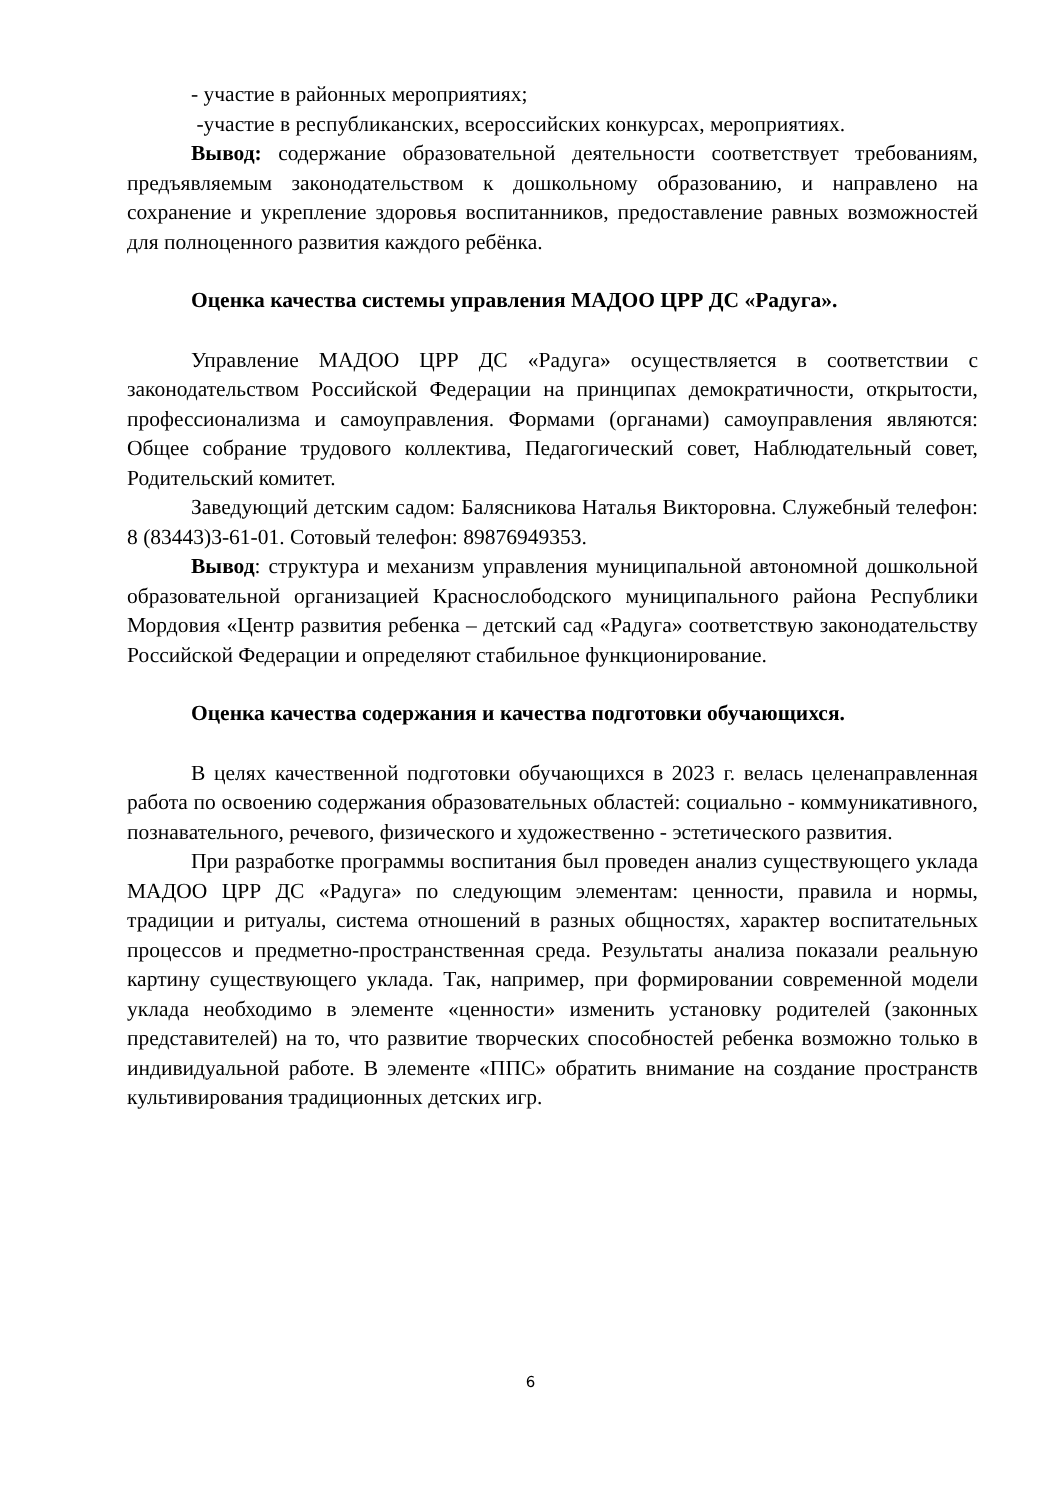- участие в районных мероприятиях;
-участие в республиканских, всероссийских конкурсах, мероприятиях.
Вывод: содержание образовательной деятельности соответствует требованиям, предъявляемым законодательством к дошкольному образованию, и направлено на сохранение и укрепление здоровья воспитанников, предоставление равных возможностей для полноценного развития каждого ребёнка.
Оценка качества системы управления МАДОО ЦРР ДС «Радуга».
Управление МАДОО ЦРР ДС «Радуга» осуществляется в соответствии с законодательством Российской Федерации на принципах демократичности, открытости, профессионализма и самоуправления. Формами (органами) самоуправления являются: Общее собрание трудового коллектива, Педагогический совет, Наблюдательный совет, Родительский комитет.
Заведующий детским садом: Балясникова Наталья Викторовна. Служебный телефон: 8 (83443)3-61-01. Сотовый телефон: 89876949353.
Вывод: структура и механизм управления муниципальной автономной дошкольной образовательной организацией Краснослободского муниципального района Республики Мордовия «Центр развития ребенка – детский сад «Радуга» соответствую законодательству Российской Федерации и определяют стабильное функционирование.
Оценка качества содержания и качества подготовки обучающихся.
В целях качественной подготовки обучающихся в 2023 г. велась целенаправленная работа по освоению содержания образовательных областей: социально - коммуникативного, познавательного, речевого, физического и художественно - эстетического развития.
При разработке программы воспитания был проведен анализ существующего уклада МАДОО ЦРР ДС «Радуга» по следующим элементам: ценности, правила и нормы, традиции и ритуалы, система отношений в разных общностях, характер воспитательных процессов и предметно-пространственная среда. Результаты анализа показали реальную картину существующего уклада. Так, например, при формировании современной модели уклада необходимо в элементе «ценности» изменить установку родителей (законных представителей) на то, что развитие творческих способностей ребенка возможно только в индивидуальной работе. В элементе «ППС» обратить внимание на создание пространств культивирования традиционных детских игр.
6